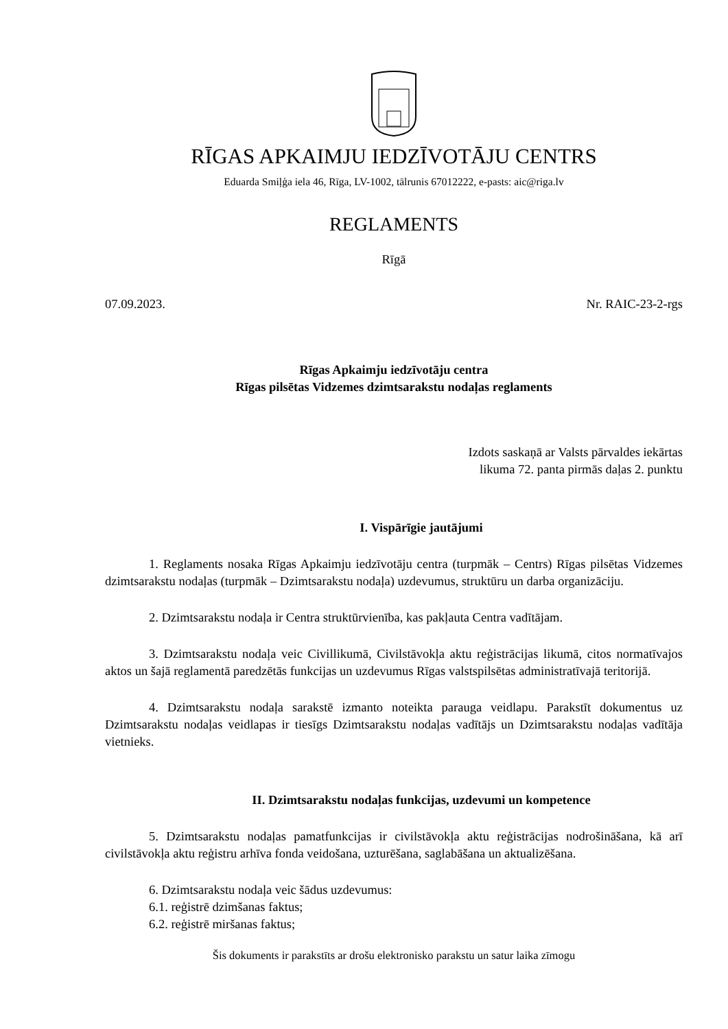RĪGAS APKAIMJU IEDZĪVOTĀJU CENTRS
Eduarda Smiļģa iela 46, Rīga, LV-1002, tālrunis 67012222, e-pasts: aic@riga.lv
REGLAMENTS
Rīgā
07.09.2023. Nr. RAIC-23-2-rgs
Rīgas Apkaimju iedzīvotāju centra
Rīgas pilsētas Vidzemes dzimtsarakstu nodaļas reglaments
Izdots saskaņā ar Valsts pārvaldes iekārtas
likuma 72. panta pirmās daļas 2. punktu
I. Vispārīgie jautājumi
1. Reglaments nosaka Rīgas Apkaimju iedzīvotāju centra (turpmāk – Centrs) Rīgas pilsētas Vidzemes dzimtsarakstu nodaļas (turpmāk – Dzimtsarakstu nodaļa) uzdevumus, struktūru un darba organizāciju.
2. Dzimtsarakstu nodaļa ir Centra struktūrvienība, kas pakļauta Centra vadītājam.
3. Dzimtsarakstu nodaļa veic Civillikumā, Civilstāvokļa aktu reģistrācijas likumā, citos normatīvajos aktos un šajā reglamentā paredzētās funkcijas un uzdevumus Rīgas valstspilsētas administratīvajā teritorijā.
4. Dzimtsarakstu nodaļa sarakstē izmanto noteikta parauga veidlapu. Parakstīt dokumentus uz Dzimtsarakstu nodaļas veidlapas ir tiesīgs Dzimtsarakstu nodaļas vadītājs un Dzimtsarakstu nodaļas vadītāja vietnieks.
II. Dzimtsarakstu nodaļas funkcijas, uzdevumi un kompetence
5. Dzimtsarakstu nodaļas pamatfunkcijas ir civilstāvokļa aktu reģistrācijas nodrošināšana, kā arī civilstāvokļa aktu reģistru arhīva fonda veidošana, uzturēšana, saglabāšana un aktualizēšana.
6. Dzimtsarakstu nodaļa veic šādus uzdevumus:
6.1. reģistrē dzimšanas faktus;
6.2. reģistrē miršanas faktus;
Šis dokuments ir parakstīts ar drošu elektronisko parakstu un satur laika zīmogu